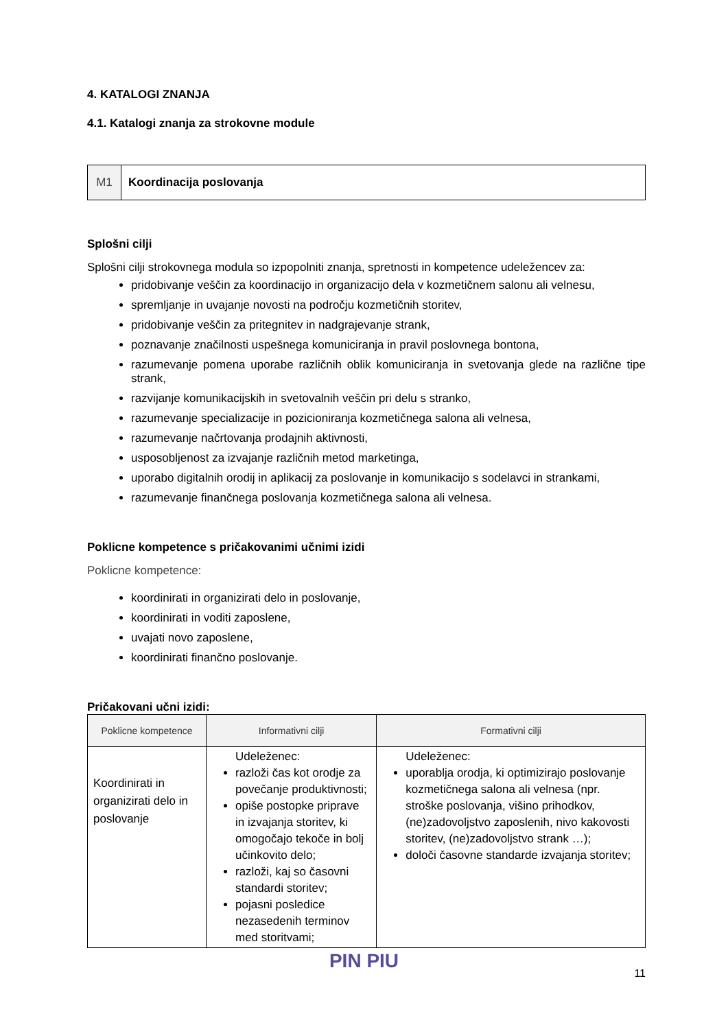4. KATALOGI ZNANJA
4.1. Katalogi znanja za strokovne module
M1 Koordinacija poslovanja
Splošni cilji
Splošni cilji strokovnega modula so izpopolniti znanja, spretnosti in kompetence udeležencev za:
pridobivanje veščin za koordinacijo in organizacijo dela v kozmetičnem salonu ali velnesu,
spremljanje in uvajanje novosti na področju kozmetičnih storitev,
pridobivanje veščin za pritegnitev in nadgrajevanje strank,
poznavanje značilnosti uspešnega komuniciranja in pravil poslovnega bontona,
razumevanje pomena uporabe različnih oblik komuniciranja in svetovanja glede na različne tipe strank,
razvijanje komunikacijskih in svetovalnih veščin pri delu s stranko,
razumevanje specializacije in pozicioniranja kozmetičnega salona ali velnesa,
razumevanje načrtovanja prodajnih aktivnosti,
usposobljenost za izvajanje različnih metod marketinga,
uporabo digitalnih orodij in aplikacij za poslovanje in komunikacijo s sodelavci in strankami,
razumevanje finančnega poslovanja kozmetičnega salona ali velnesa.
Poklicne kompetence s pričakovanimi učnimi izidi
Poklicne kompetence:
koordinirati in organizirati delo in poslovanje,
koordinirati in voditi zaposlene,
uvajati novo zaposlene,
koordinirati finančno poslovanje.
Pričakovani učni izidi:
| Poklicne kompetence | Informativni cilji | Formativni cilji |
| --- | --- | --- |
| Koordinirati in organizirati delo in poslovanje | Udeleženec: razloži čas kot orodje za povečanje produktivnosti; opiše postopke priprave in izvajanja storitev, ki omogočajo tekoče in bolj učinkovito delo; razloži, kaj so časovni standardi storitev; pojasni posledice nezasedenih terminov med storitvami; | Udeleženec: uporablja orodja, ki optimizirajo poslovanje kozmetičnega salona ali velnesa (npr. stroške poslovanja, višino prihodkov, (ne)zadovoljstvo zaposlenih, nivo kakovosti storitev, (ne)zadovoljstvo strank …); določi časovne standarde izvajanja storitev; |
PIN PIU
11